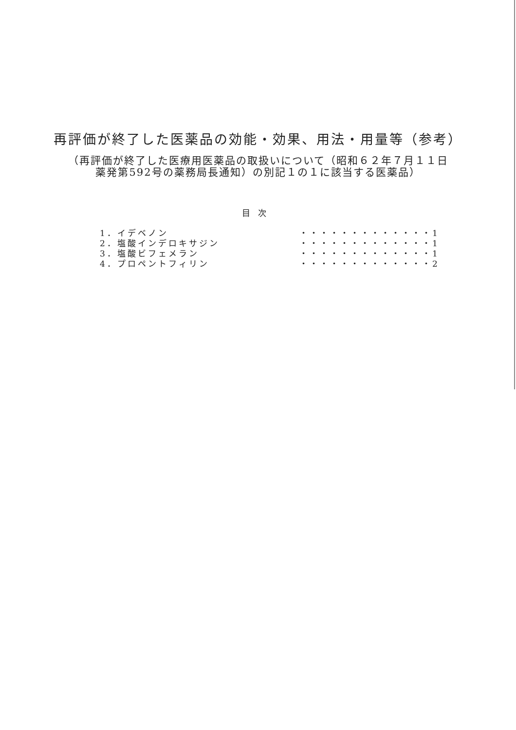再評価が終了した医薬品の効能・効果、用法・用量等（参考）
（再評価が終了した医療用医薬品の取扱いについて（昭和６２年７月１１日
薬発第592号の薬務局長通知）の別記１の１に該当する医薬品）
目次
| 1．イデベノン | ・・・・・・・・・・・・・ | 1 |
| 2．塩酸インデロキサジン | ・・・・・・・・・・・・・ | 1 |
| 3．塩酸ビフェメラン | ・・・・・・・・・・・・・ | 1 |
| 4．プロペントフィリン | ・・・・・・・・・・・・・ | 2 |